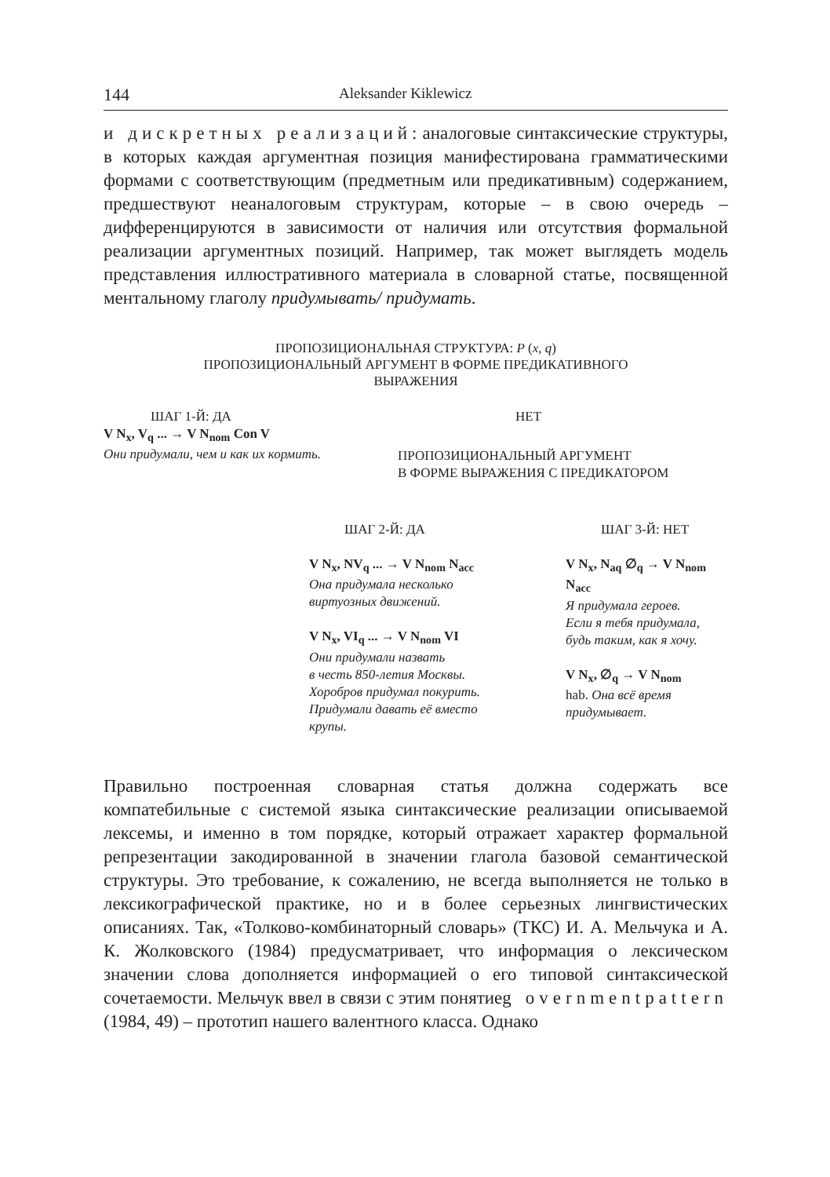144 Aleksander Kiklewicz
и дискретных реализаций: аналоговые синтаксические структуры, в которых каждая аргументная позиция манифестирована грамматическими формами с соответствующим (предметным или предикативным) содержанием, предшествуют неаналоговым структурам, которые – в свою очередь – дифференцируются в зависимости от наличия или отсутствия формальной реализации аргументных позиций. Например, так может выглядеть модель представления иллюстративного материала в словарной статье, посвященной ментальному глаголу придумывать/ придумать.
ПРОПОЗИЦИОНАЛЬНАЯ СТРУКТУРА: P (x, q)
ПРОПОЗИЦИОНАЛЬНЫЙ АРГУМЕНТ В ФОРМЕ ПРЕДИКАТИВНОГО
ВЫРАЖЕНИЯ
ШАГ 1-Й: ДА
V N<sub>x</sub>, V<sub>q</sub> ... → V N<sub>nom</sub> Con V
Они придумали, чем и как их кормить.
НЕТ
ПРОПОЗИЦИОНАЛЬНЫЙ АРГУМЕНТ
В ФОРМЕ ВЫРАЖЕНИЯ С ПРЕДИКАТОРОМ
ШАГ 2-Й: ДА
V N<sub>x</sub>, NV<sub>q</sub> ... → V N<sub>nom</sub> N<sub>acc</sub>
Она придумала несколько
виртуозных движений.
V N<sub>x</sub>, VI<sub>q</sub> ... → V N<sub>nom</sub> VI
Они придумали назвать
в честь 850-летия Москвы.
Хоробров придумал покурить.
Придумали давать её вместо
крупы.
ШАГ 3-Й: НЕТ
V N<sub>x</sub>, N<sub>aq</sub> ∅<sub>q</sub> → V N<sub>nom</sub> N<sub>acc</sub>
Я придумала героев.
Если я тебя придумала,
будь таким, как я хочу.
V N<sub>x</sub>, ∅<sub>q</sub> → V N<sub>nom</sub>
hab. Она всё время
придумывает.
Правильно построенная словарная статья должна содержать все компатебильные с системой языка синтаксические реализации описываемой лексемы, и именно в том порядке, который отражает характер формальной репрезентации закодированной в значении глагола базовой семантической структуры. Это требование, к сожалению, не всегда выполняется не только в лексикографической практике, но и в более серьезных лингвистических описаниях. Так, «Толково-комбинаторный словарь» (ТКС) И. А. Мельчука и А. К. Жолковского (1984) предусматривает, что информация о лексическом значении слова дополняется информацией о его типовой синтаксической сочетаемости. Мельчук ввел в связи с этим понятиеg overnmentpattern (1984, 49) – прототип нашего валентного класса. Однако